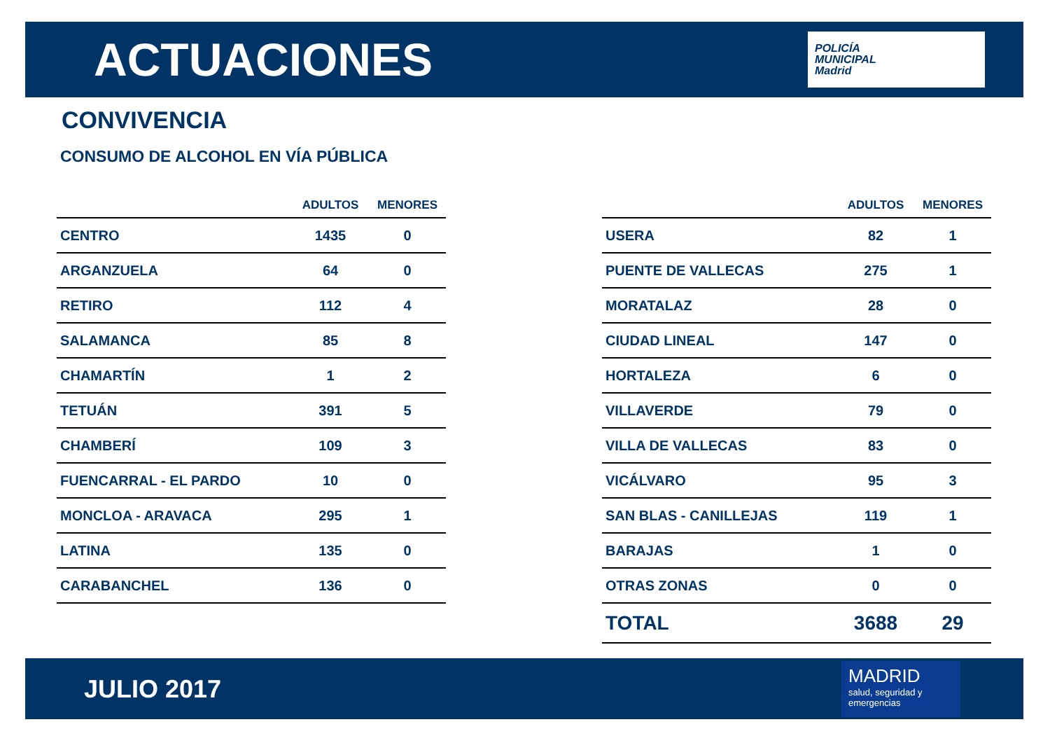ACTUACIONES
POLICÍA
MUNICIPAL
Madrid
CONVIVENCIA
CONSUMO DE ALCOHOL EN VÍA PÚBLICA
| | ADULTOS | MENORES |
| --- | --- | --- |
| CENTRO | 1435 | 0 |
| ARGANZUELA | 64 | 0 |
| RETIRO | 112 | 4 |
| SALAMANCA | 85 | 8 |
| CHAMARTÍN | 1 | 2 |
| TETUÁN | 391 | 5 |
| CHAMBERÍ | 109 | 3 |
| FUENCARRAL - EL PARDO | 10 | 0 |
| MONCLOA - ARAVACA | 295 | 1 |
| LATINA | 135 | 0 |
| CARABANCHEL | 136 | 0 |
| | ADULTOS | MENORES |
| --- | --- | --- |
| USERA | 82 | 1 |
| PUENTE DE VALLECAS | 275 | 1 |
| MORATALAZ | 28 | 0 |
| CIUDAD LINEAL | 147 | 0 |
| HORTALEZA | 6 | 0 |
| VILLAVERDE | 79 | 0 |
| VILLA DE VALLECAS | 83 | 0 |
| VICÁLVARO | 95 | 3 |
| SAN BLAS - CANILLEJAS | 119 | 1 |
| BARAJAS | 1 | 0 |
| OTRAS ZONAS | 0 | 0 |
| TOTAL | 3688 | 29 |
JULIO 2017
MADRID
salud, seguridad y emergencias